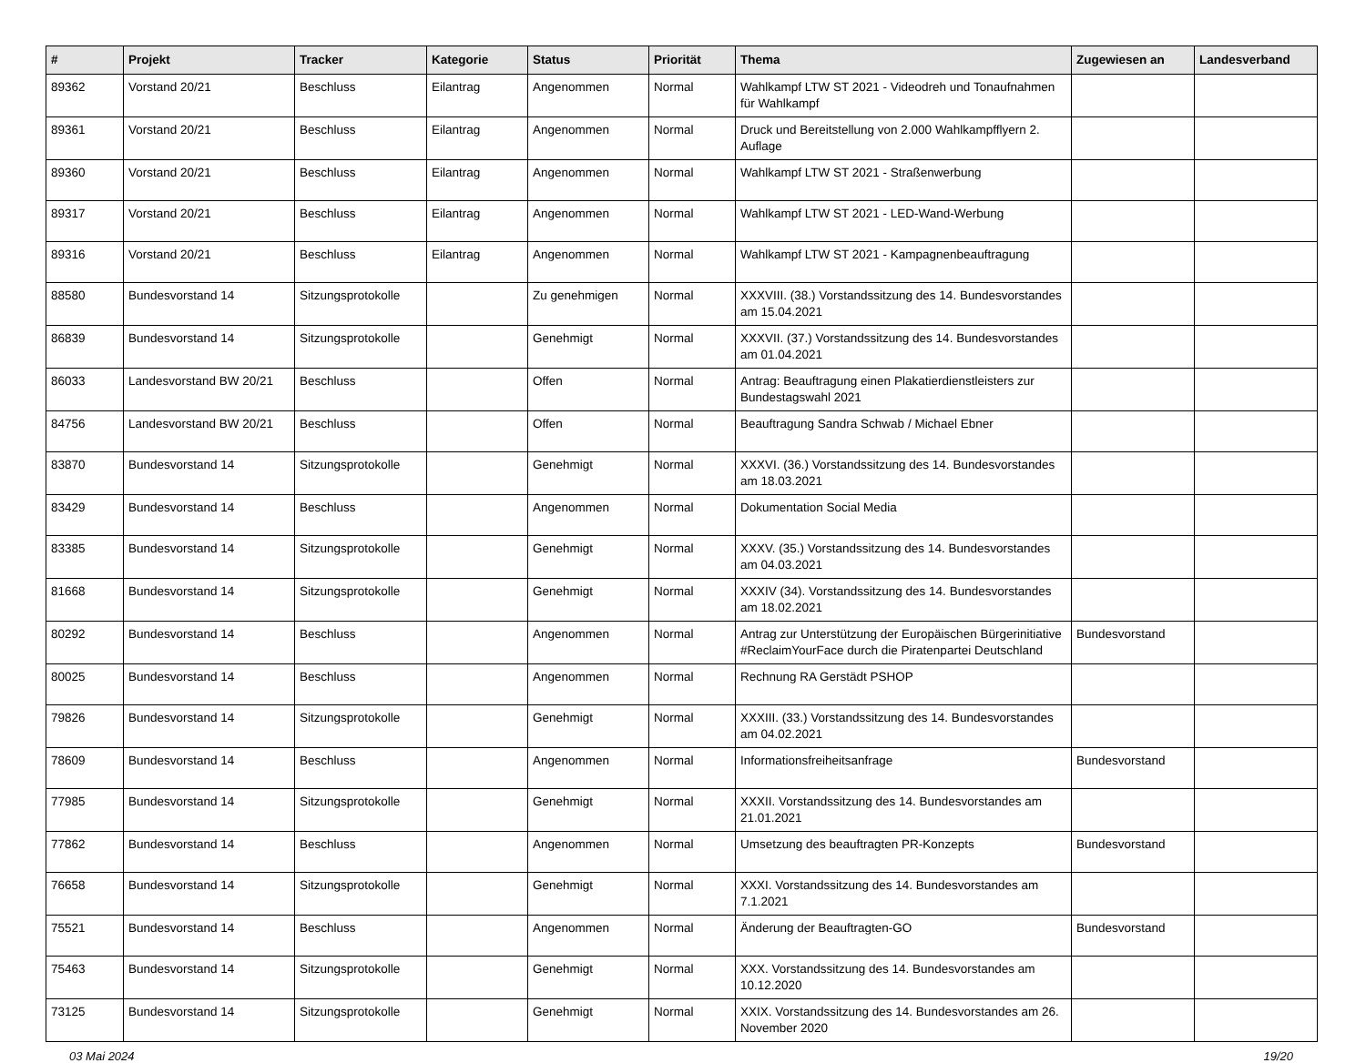| # | Projekt | Tracker | Kategorie | Status | Priorität | Thema | Zugewiesen an | Landesverband |
| --- | --- | --- | --- | --- | --- | --- | --- | --- |
| 89362 | Vorstand 20/21 | Beschluss | Eilantrag | Angenommen | Normal | Wahlkampf LTW ST 2021 - Videodreh und Tonaufnahmen für Wahlkampf | | |
| 89361 | Vorstand 20/21 | Beschluss | Eilantrag | Angenommen | Normal | Druck und Bereitstellung von 2.000 Wahlkampfflyern 2. Auflage | | |
| 89360 | Vorstand 20/21 | Beschluss | Eilantrag | Angenommen | Normal | Wahlkampf LTW ST 2021 - Straßenwerbung | | |
| 89317 | Vorstand 20/21 | Beschluss | Eilantrag | Angenommen | Normal | Wahlkampf LTW ST 2021 - LED-Wand-Werbung | | |
| 89316 | Vorstand 20/21 | Beschluss | Eilantrag | Angenommen | Normal | Wahlkampf LTW ST 2021 - Kampagnenbeauftragung | | |
| 88580 | Bundesvorstand 14 | Sitzungsprotokolle | | Zu genehmigen | Normal | XXXVIII. (38.) Vorstandssitzung des 14. Bundesvorstandes am 15.04.2021 | | |
| 86839 | Bundesvorstand 14 | Sitzungsprotokolle | | Genehmigt | Normal | XXXVII. (37.) Vorstandssitzung des 14. Bundesvorstandes am 01.04.2021 | | |
| 86033 | Landesvorstand BW 20/21 | Beschluss | | Offen | Normal | Antrag: Beauftragung einen Plakatierdienstleisters zur Bundestagswahl 2021 | | |
| 84756 | Landesvorstand BW 20/21 | Beschluss | | Offen | Normal | Beauftragung Sandra Schwab / Michael Ebner | | |
| 83870 | Bundesvorstand 14 | Sitzungsprotokolle | | Genehmigt | Normal | XXXVI. (36.) Vorstandssitzung des 14. Bundesvorstandes am 18.03.2021 | | |
| 83429 | Bundesvorstand 14 | Beschluss | | Angenommen | Normal | Dokumentation Social Media | | |
| 83385 | Bundesvorstand 14 | Sitzungsprotokolle | | Genehmigt | Normal | XXXV. (35.) Vorstandssitzung des 14. Bundesvorstandes am 04.03.2021 | | |
| 81668 | Bundesvorstand 14 | Sitzungsprotokolle | | Genehmigt | Normal | XXXIV (34). Vorstandssitzung des 14. Bundesvorstandes am 18.02.2021 | | |
| 80292 | Bundesvorstand 14 | Beschluss | | Angenommen | Normal | Antrag zur Unterstützung der Europäischen Bürgerinitiative #ReclaimYourFace durch die Piratenpartei Deutschland | Bundesvorstand | |
| 80025 | Bundesvorstand 14 | Beschluss | | Angenommen | Normal | Rechnung RA Gerstädt PSHOP | | |
| 79826 | Bundesvorstand 14 | Sitzungsprotokolle | | Genehmigt | Normal | XXXIII. (33.) Vorstandssitzung des 14. Bundesvorstandes am 04.02.2021 | | |
| 78609 | Bundesvorstand 14 | Beschluss | | Angenommen | Normal | Informationsfreiheitsanfrage | Bundesvorstand | |
| 77985 | Bundesvorstand 14 | Sitzungsprotokolle | | Genehmigt | Normal | XXXII. Vorstandssitzung des 14. Bundesvorstandes am 21.01.2021 | | |
| 77862 | Bundesvorstand 14 | Beschluss | | Angenommen | Normal | Umsetzung des beauftragten PR-Konzepts | Bundesvorstand | |
| 76658 | Bundesvorstand 14 | Sitzungsprotokolle | | Genehmigt | Normal | XXXI. Vorstandssitzung des 14. Bundesvorstandes am 7.1.2021 | | |
| 75521 | Bundesvorstand 14 | Beschluss | | Angenommen | Normal | Änderung der Beauftragten-GO | Bundesvorstand | |
| 75463 | Bundesvorstand 14 | Sitzungsprotokolle | | Genehmigt | Normal | XXX. Vorstandssitzung des 14. Bundesvorstandes am 10.12.2020 | | |
| 73125 | Bundesvorstand 14 | Sitzungsprotokolle | | Genehmigt | Normal | XXIX. Vorstandssitzung des 14. Bundesvorstandes am 26. November 2020 | | |
03 Mai 2024 19/20